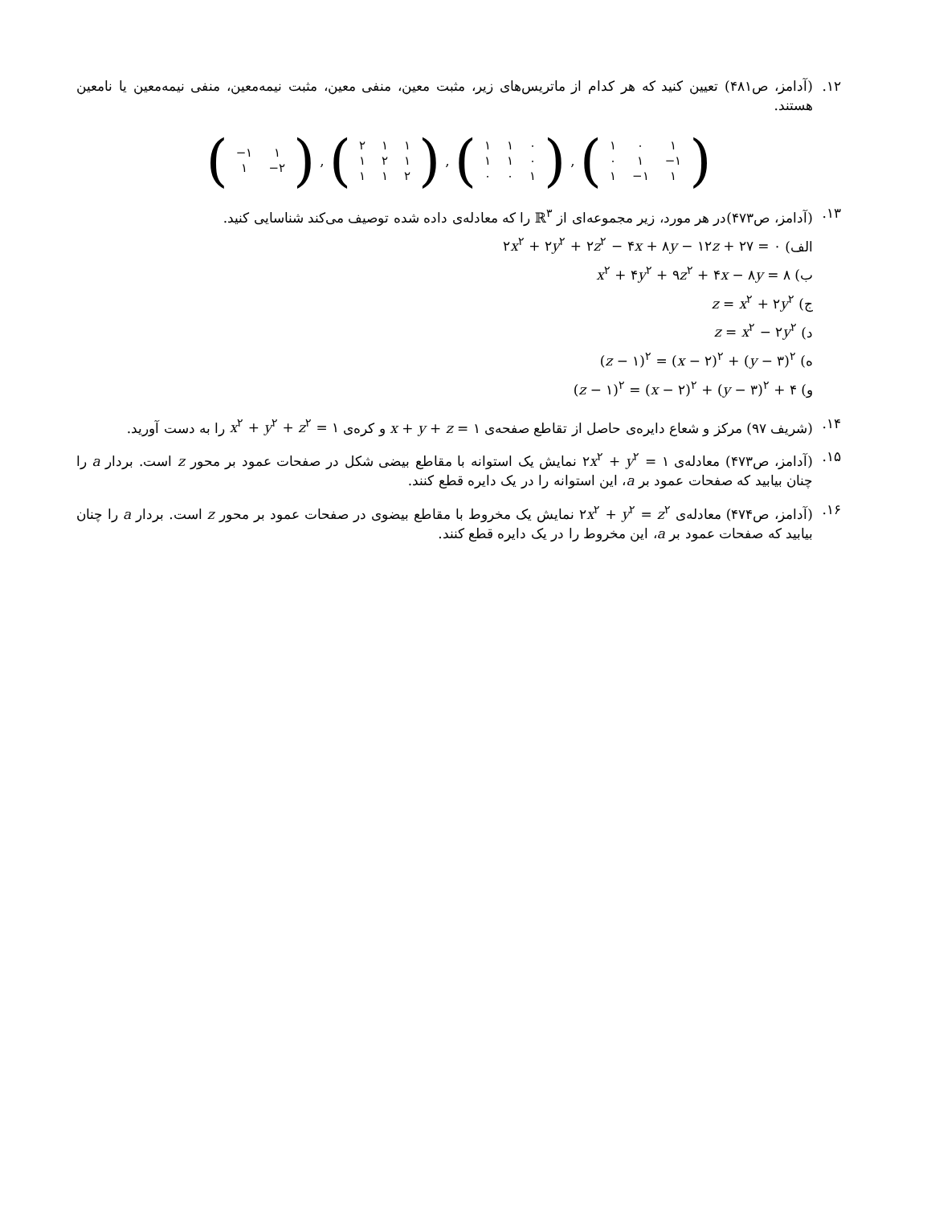۱۲. (آدامز، ص۴۸۱) تعیین کنید که هر کدام از ماتریس‌های زیر، مثبت معین، منفی معین، مثبت نیمه‌معین، منفی نیمه‌معین یا نامعین هستند.
(
| −۱ | ۱ |
| ۱ | −۲ |
)
,
(
| ۲ | ۱ | ۱ |
| ۱ | ۲ | ۱ |
| ۱ | ۱ | ۲ |
)
,
(
| ۱ | ۱ | ۰ |
| ۱ | ۱ | ۰ |
| ۰ | ۰ | ۱ |
)
,
(
| ۱ | ۰ | ۱ |
| ۰ | ۱ | −۱ |
| ۱ | −۱ | ۱ |
)
۱۳. (آدامز، ص۴۷۳)در هر مورد، زیر مجموعه‌ای از ℝ<sup>۳</sup> را که معادله‌ی داده شده توصیف می‌کند شناسایی کنید.
الف) ۲x<sup>۲</sup> + ۲y<sup>۲</sup> + ۲z<sup>۲</sup> − ۴x + ۸y − ۱۲z + ۲۷ = ۰
ب) x<sup>۲</sup> + ۴y<sup>۲</sup> + ۹z<sup>۲</sup> + ۴x − ۸y = ۸
ج) z = x<sup>۲</sup> + ۲y<sup>۲</sup>
د) z = x<sup>۲</sup> − ۲y<sup>۲</sup>
ه) (z − ۱)<sup>۲</sup> = (x − ۲)<sup>۲</sup> + (y − ۳)<sup>۲</sup>
و) (z − ۱)<sup>۲</sup> = (x − ۲)<sup>۲</sup> + (y − ۳)<sup>۲</sup> + ۴
۱۴. (شریف ۹۷) مرکز و شعاع دایره‌ی حاصل از تقاطع صفحه‌ی x + y + z = ۱ و کره‌ی x<sup>۲</sup> + y<sup>۲</sup> + z<sup>۲</sup> = ۱ را به دست آورید.
۱۵. (آدامز، ص۴۷۳) معادله‌ی ۲x<sup>۲</sup> + y<sup>۲</sup> = ۱ نمایش یک استوانه با مقاطع بیضی شکل در صفحات عمود بر محور z است. بردار a را چنان بیابید که صفحات عمود بر a، این استوانه را در یک دایره قطع کنند.
۱۶. (آدامز، ص۴۷۴) معادله‌ی ۲x<sup>۲</sup> + y<sup>۲</sup> = z<sup>۲</sup> نمایش یک مخروط با مقاطع بیضوی در صفحات عمود بر محور z است. بردار a را چنان بیابید که صفحات عمود بر a، این مخروط را در یک دایره قطع کنند.